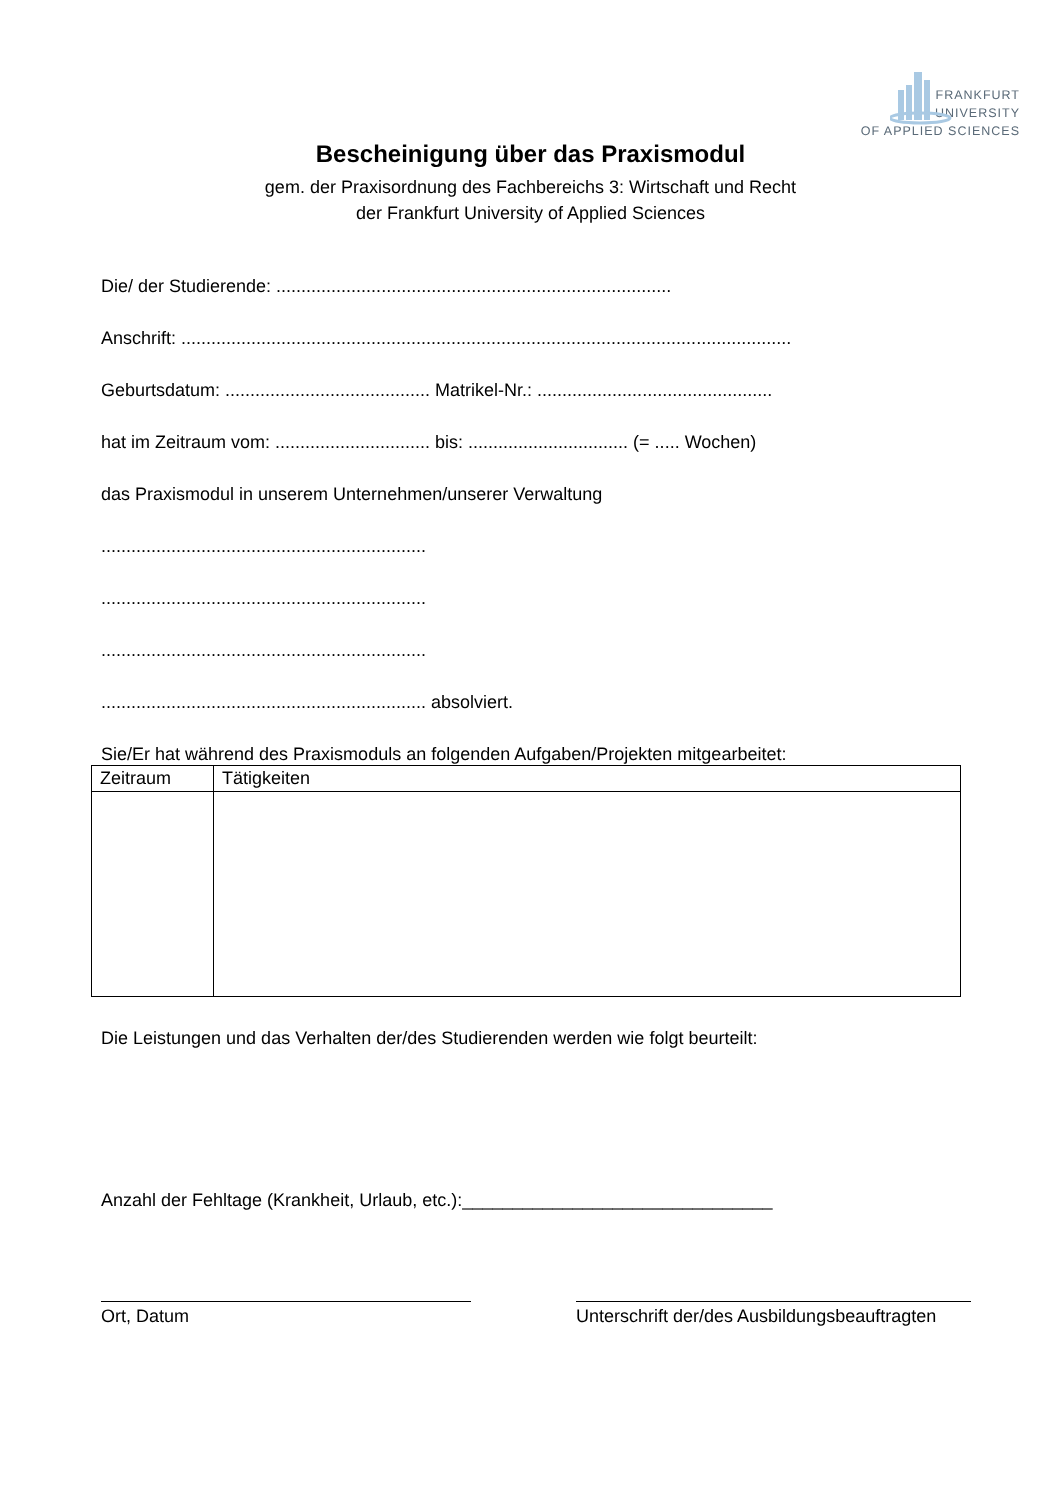FRANKFURT
UNIVERSITY
OF APPLIED SCIENCES
Bescheinigung über das Praxismodul
gem. der Praxisordnung des Fachbereichs 3: Wirtschaft und Recht
der Frankfurt University of Applied Sciences
Die/ der Studierende: ...............................................................................
Anschrift: ..........................................................................................................................
Geburtsdatum: ......................................... Matrikel-Nr.: ...............................................
hat im Zeitraum vom: ............................... bis: ................................ (= ..... Wochen)
das Praxismodul in unserem Unternehmen/unserer Verwaltung
.................................................................
.................................................................
.................................................................
................................................................. absolviert.
Sie/Er hat während des Praxismoduls an folgenden Aufgaben/Projekten mitgearbeitet:
| Zeitraum | Tätigkeiten |
| --- | --- |
Die Leistungen und das Verhalten der/des Studierenden werden wie folgt beurteilt:
Anzahl der Fehltage (Krankheit, Urlaub, etc.):_______________________________
Ort, Datum Unterschrift der/des Ausbildungsbeauftragten